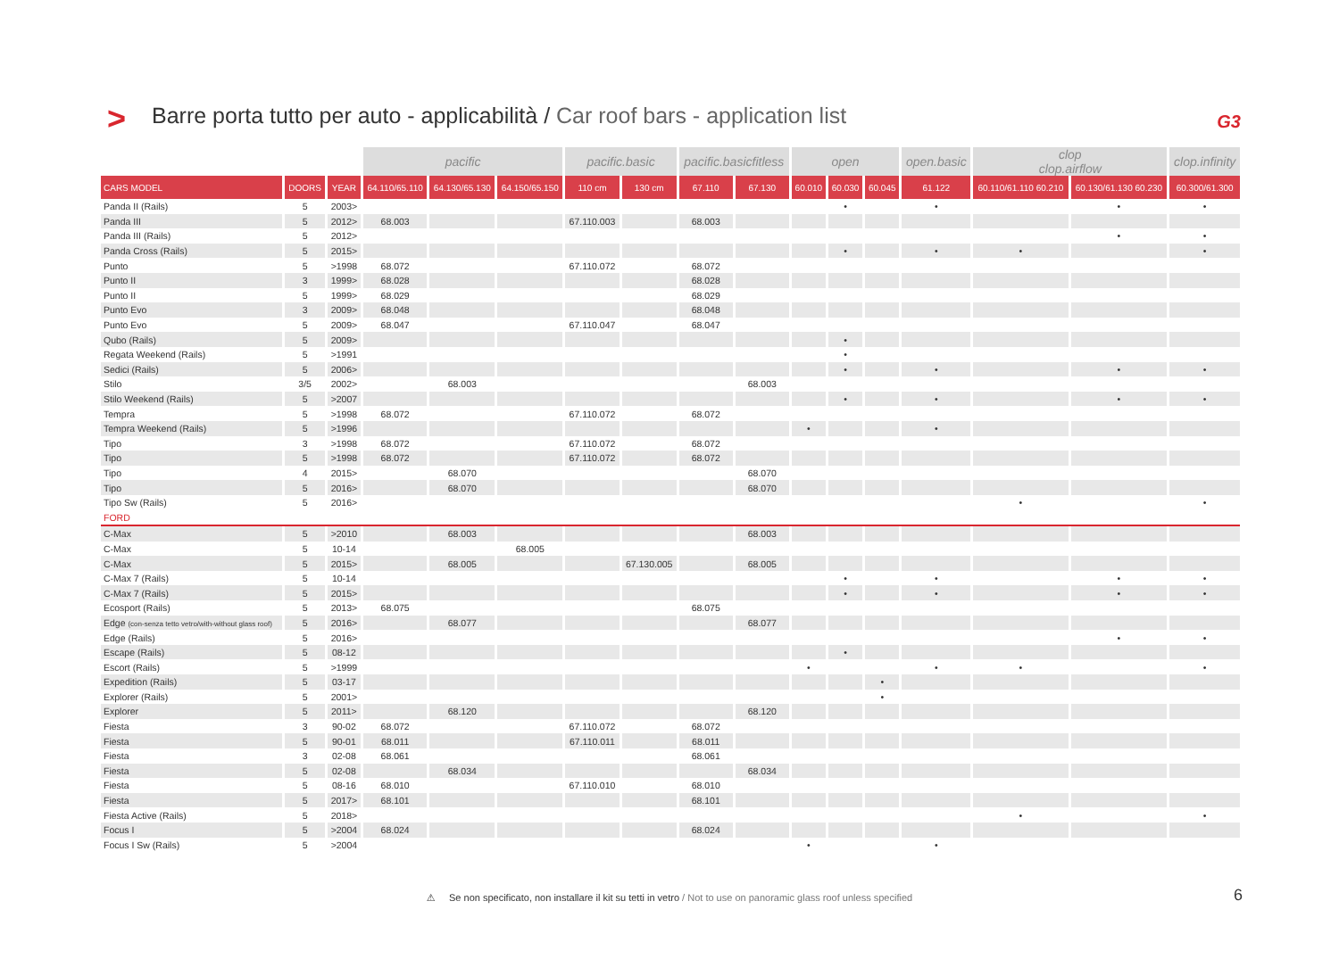> Barre porta tutto per auto - applicabilità / Car roof bars - application list G3
| | | | pacific | | | pacific.basic | | pacific.basicfitless | | open | | | open.basic | clop clop.airflow | | clop.infinity |
| --- | --- | --- | --- | --- | --- | --- | --- | --- | --- | --- | --- | --- | --- | --- | --- | --- |
| CARS MODEL | DOORS | YEAR | 64.110/65.110 | 64.130/65.130 | 64.150/65.150 | 110 cm | 130 cm | 67.110 | 67.130 | 60.010 | 60.030 | 60.045 | 61.122 | 60.110/61.110 60.210 | 60.130/61.130 60.230 | 60.300/61.300 |
| Panda II (Rails) | 5 | 2003> | | | | | | | | | • | | • | | • | • |
| Panda III | 5 | 2012> | 68.003 | | | 67.110.003 | | 68.003 | | | | | | | | |
| Panda III (Rails) | 5 | 2012> | | | | | | | | | | | | | • | • |
| Panda Cross (Rails) | 5 | 2015> | | | | | | | | | • | | • | • | | • |
| Punto | 5 | >1998 | 68.072 | | | 67.110.072 | | 68.072 | | | | | | | | |
| Punto II | 3 | 1999> | 68.028 | | | | | 68.028 | | | | | | | | |
| Punto II | 5 | 1999> | 68.029 | | | | | 68.029 | | | | | | | | |
| Punto Evo | 3 | 2009> | 68.048 | | | | | 68.048 | | | | | | | | |
| Punto Evo | 5 | 2009> | 68.047 | | | 67.110.047 | | 68.047 | | | | | | | | |
| Qubo (Rails) | 5 | 2009> | | | | | | | | | • | | | | | |
| Regata Weekend (Rails) | 5 | >1991 | | | | | | | | | • | | | | | |
| Sedici (Rails) | 5 | 2006> | | | | | | | | | • | | • | | • | • |
| Stilo | 3/5 | 2002> | | 68.003 | | | | | 68.003 | | | | | | | |
| Stilo Weekend (Rails) | 5 | >2007 | | | | | | | | | • | | • | | • | • |
| Tempra | 5 | >1998 | 68.072 | | | 67.110.072 | | 68.072 | | | | | | | | |
| Tempra Weekend (Rails) | 5 | >1996 | | | | | | | | • | | | • | | | |
| Tipo | 3 | >1998 | 68.072 | | | 67.110.072 | | 68.072 | | | | | | | | |
| Tipo | 5 | >1998 | 68.072 | | | 67.110.072 | | 68.072 | | | | | | | | |
| Tipo | 4 | 2015> | | 68.070 | | | | | 68.070 | | | | | | | |
| Tipo | 5 | 2016> | | 68.070 | | | | | 68.070 | | | | | | | |
| Tipo Sw (Rails) | 5 | 2016> | | | | | | | | | | | | • | | • |
| FORD | | | | | | | | | | | | | | | | |
| C-Max | 5 | >2010 | | 68.003 | | | | | 68.003 | | | | | | | |
| C-Max | 5 | 10-14 | | | 68.005 | | | | | | | | | | | |
| C-Max | 5 | 2015> | | 68.005 | | | 67.130.005 | | 68.005 | | | | | | | |
| C-Max 7 (Rails) | 5 | 10-14 | | | | | | | | | • | | • | | • | • |
| C-Max 7 (Rails) | 5 | 2015> | | | | | | | | | • | | • | | • | • |
| Ecosport (Rails) | 5 | 2013> | 68.075 | | | | | 68.075 | | | | | | | | |
| Edge (con-senza tetto vetro/with-without glass roof) | 5 | 2016> | | 68.077 | | | | | 68.077 | | | | | | | |
| Edge (Rails) | 5 | 2016> | | | | | | | | | | | | | • | • |
| Escape (Rails) | 5 | 08-12 | | | | | | | | | • | | | | | |
| Escort (Rails) | 5 | >1999 | | | | | | | | • | | | • | • | | • |
| Expedition (Rails) | 5 | 03-17 | | | | | | | | | | • | | | | |
| Explorer (Rails) | 5 | 2001> | | | | | | | | | | • | | | | |
| Explorer | 5 | 2011> | | 68.120 | | | | | 68.120 | | | | | | | |
| Fiesta | 3 | 90-02 | 68.072 | | | 67.110.072 | | 68.072 | | | | | | | | |
| Fiesta | 5 | 90-01 | 68.011 | | | 67.110.011 | | 68.011 | | | | | | | | |
| Fiesta | 3 | 02-08 | 68.061 | | | | | 68.061 | | | | | | | | |
| Fiesta | 5 | 02-08 | | 68.034 | | | | | 68.034 | | | | | | | |
| Fiesta | 5 | 08-16 | 68.010 | | | 67.110.010 | | 68.010 | | | | | | | | |
| Fiesta | 5 | 2017> | 68.101 | | | | | 68.101 | | | | | | | | |
| Fiesta Active (Rails) | 5 | 2018> | | | | | | | | | | | | • | | • |
| Focus I | 5 | >2004 | 68.024 | | | | | 68.024 | | | | | | | | |
| Focus I Sw (Rails) | 5 | >2004 | | | | | | | | • | | | • | | | |
⚠ Se non specificato, non installare il kit su tetti in vetro / Not to use on panoramic glass roof unless specified
6